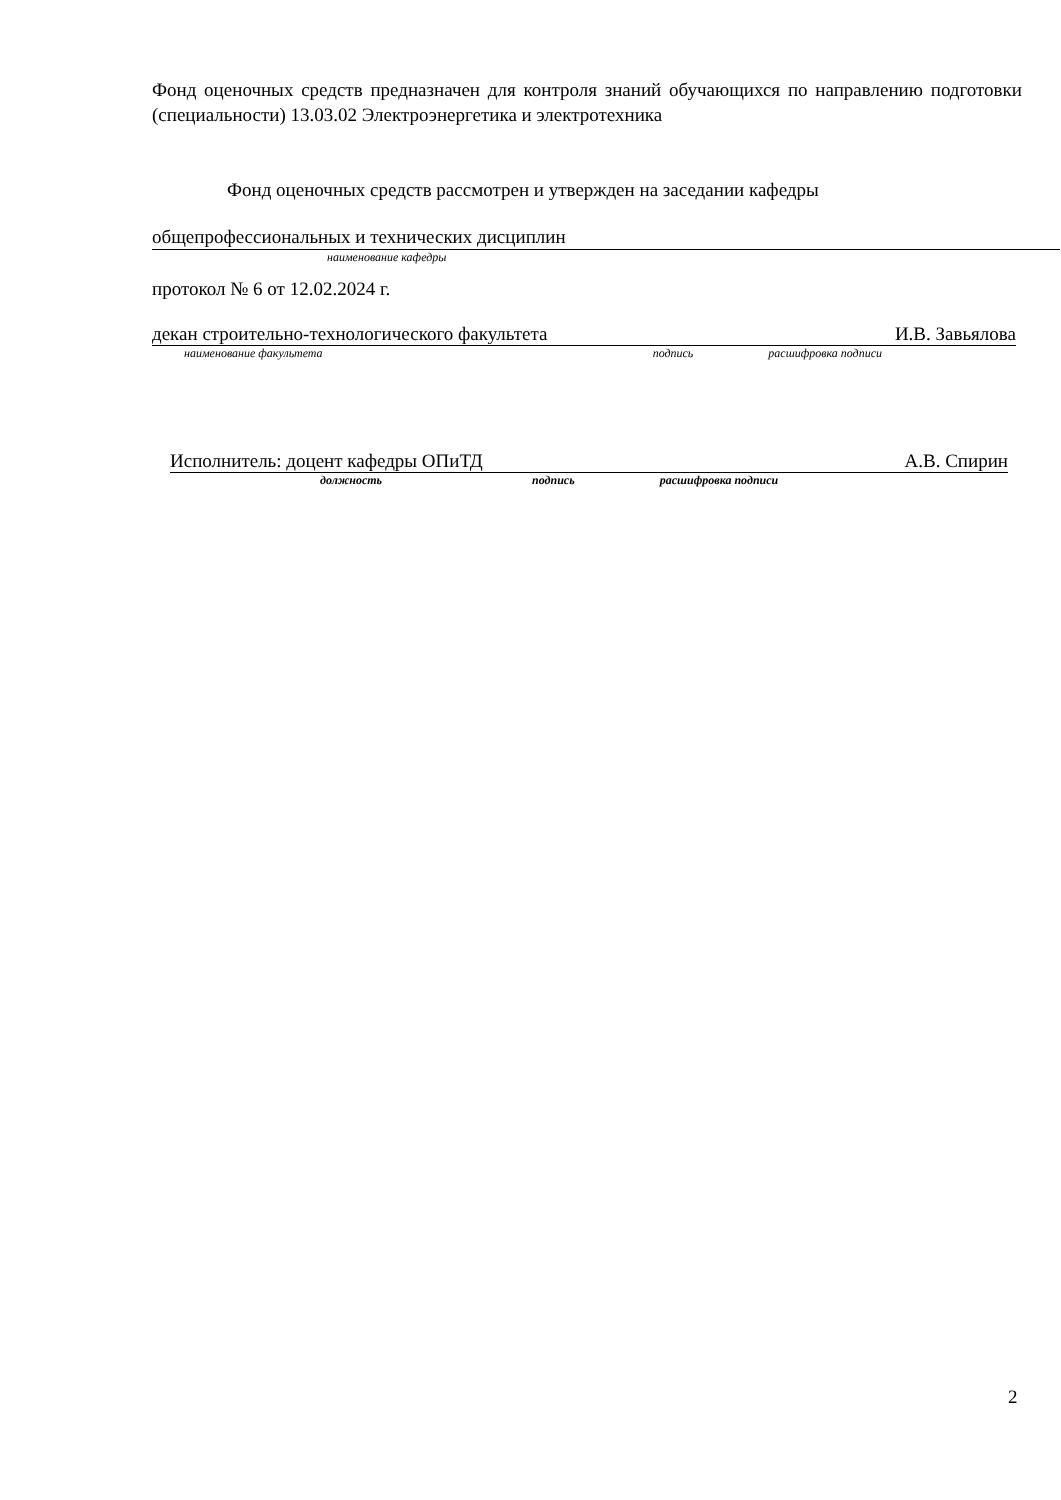Фонд оценочных средств предназначен для контроля знаний обучающихся по направлению подготовки (специальности) 13.03.02 Электроэнергетика и электротехника
Фонд оценочных средств рассмотрен и утвержден на заседании кафедры
общепрофессиональных и технических дисциплин
наименование кафедры
протокол № 6 от 12.02.2024 г.
декан строительно-технологического факультета И.В. Завьялова
наименование факультета подпись расшифровка подписи
Исполнитель: доцент кафедры ОПиТД А.В. Спирин
должность подпись расшифровка подписи
2